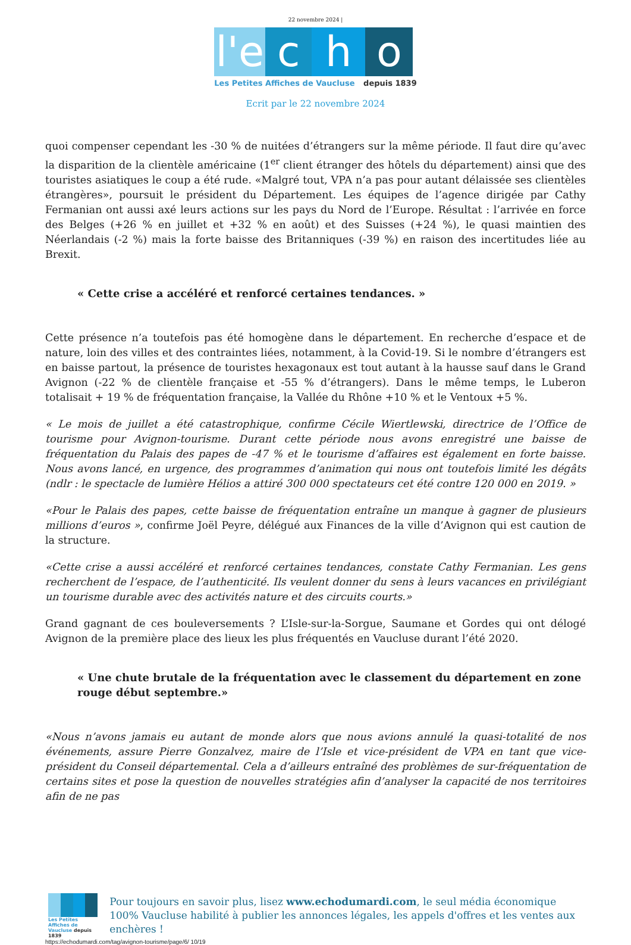22 novembre 2024 |
l'e
c
h
o
Les Petites Affiches de Vaucluse depuis 1839
Ecrit par le 22 novembre 2024
quoi compenser cependant les -30 % de nuitées d’étrangers sur la même période. Il faut dire qu’avec la disparition de la clientèle américaine (1<sup>er</sup> client étranger des hôtels du département) ainsi que des touristes asiatiques le coup a été rude. «Malgré tout, VPA n’a pas pour autant délaissée ses clientèles étrangères», poursuit le président du Département. Les équipes de l’agence dirigée par Cathy Fermanian ont aussi axé leurs actions sur les pays du Nord de l’Europe. Résultat : l’arrivée en force des Belges (+26 % en juillet et +32 % en août) et des Suisses (+24 %), le quasi maintien des Néerlandais (-2 %) mais la forte baisse des Britanniques (-39 %) en raison des incertitudes liée au Brexit.
« Cette crise a accéléré et renforcé certaines tendances. »
Cette présence n’a toutefois pas été homogène dans le département. En recherche d’espace et de nature, loin des villes et des contraintes liées, notamment, à la Covid-19. Si le nombre d’étrangers est en baisse partout, la présence de touristes hexagonaux est tout autant à la hausse sauf dans le Grand Avignon (-22 % de clientèle française et -55 % d’étrangers). Dans le même temps, le Luberon totalisait + 19 % de fréquentation française, la Vallée du Rhône +10 % et le Ventoux +5 %.
« Le mois de juillet a été catastrophique, confirme Cécile Wiertlewski, directrice de l’Office de tourisme pour Avignon-tourisme. Durant cette période nous avons enregistré une baisse de fréquentation du Palais des papes de -47 % et le tourisme d’affaires est également en forte baisse. Nous avons lancé, en urgence, des programmes d’animation qui nous ont toutefois limité les dégâts (ndlr : le spectacle de lumière Hélios a attiré 300 000 spectateurs cet été contre 120 000 en 2019. »
«Pour le Palais des papes, cette baisse de fréquentation entraîne un manque à gagner de plusieurs millions d’euros », confirme Joël Peyre, délégué aux Finances de la ville d’Avignon qui est caution de la structure.
«Cette crise a aussi accéléré et renforcé certaines tendances, constate Cathy Fermanian. Les gens recherchent de l’espace, de l’authenticité. Ils veulent donner du sens à leurs vacances en privilégiant un tourisme durable avec des activités nature et des circuits courts.»
Grand gagnant de ces bouleversements ? L’Isle-sur-la-Sorgue, Saumane et Gordes qui ont délogé Avignon de la première place des lieux les plus fréquentés en Vaucluse durant l’été 2020.
« Une chute brutale de la fréquentation avec le classement du département en zone rouge début septembre.»
«Nous n’avons jamais eu autant de monde alors que nous avions annulé la quasi-totalité de nos événements, assure Pierre Gonzalvez, maire de l’Isle et vice-président de VPA en tant que vice-président du Conseil départemental. Cela a d’ailleurs entraîné des problèmes de sur-fréquentation de certains sites et pose la question de nouvelles stratégies afin d’analyser la capacité de nos territoires afin de ne pas
Les Petites Affiches de Vaucluse depuis 1839
Pour toujours en savoir plus, lisez www.echodumardi.com, le seul média économique 100% Vaucluse habilité à publier les annonces légales, les appels d'offres et les ventes aux enchères !
https://echodumardi.com/tag/avignon-tourisme/page/6/ 10/19